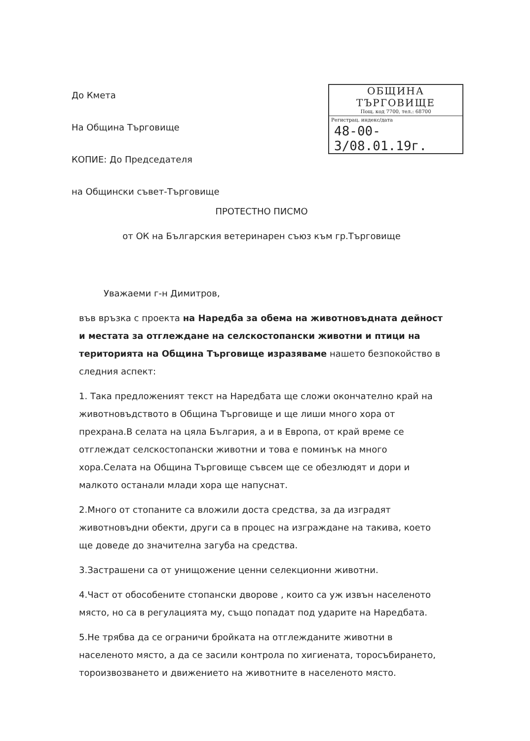До Кмета
На Община Търговище
КОПИЕ: До Председателя
на Общински съвет-Търговище
ОБЩИНА ТЪРГОВИЩЕ
Пощ. код 7700, тел.: 68700
Регистрац. индекс/дата
48-00-3/08.01.19г.
ПРОТЕСТНО ПИСМО
от ОК на Българския ветеринарен съюз към гр.Търговище
Уважаеми г-н Димитров,
във връзка с проекта на Наредба за обема на животновъдната дейност и местата за отглеждане на селскостопански животни и птици на територията на Община Търговище изразяваме нашето безпокойство в следния аспект:
1. Така предложеният текст на Наредбата ще сложи окончателно край на животновъдството в Община Търговище и ще лиши много хора от прехрана.В селата на цяла България, а и в Европа, от край време се отглеждат селскостопански животни и това е поминък на много хора.Селата на Община Търговище съвсем ще се обезлюдят и дори и малкото останали млади хора ще напуснат.
2.Много от стопаните са вложили доста средства, за да изградят животновъдни обекти, други са в процес на изграждане на такива, което ще доведе до значителна загуба на средства.
3.Застрашени са от унищожение ценни селекционни животни.
4.Част от обособените стопански дворове , които са уж извън населеното място, но са в регулацията му, също попадат под ударите на Наредбата.
5.Не трябва да се ограничи бройката на отглежданите животни в населеното място, а да се засили контрола по хигиената, торосъбирането, тороизвозването и движението на животните в населеното място.